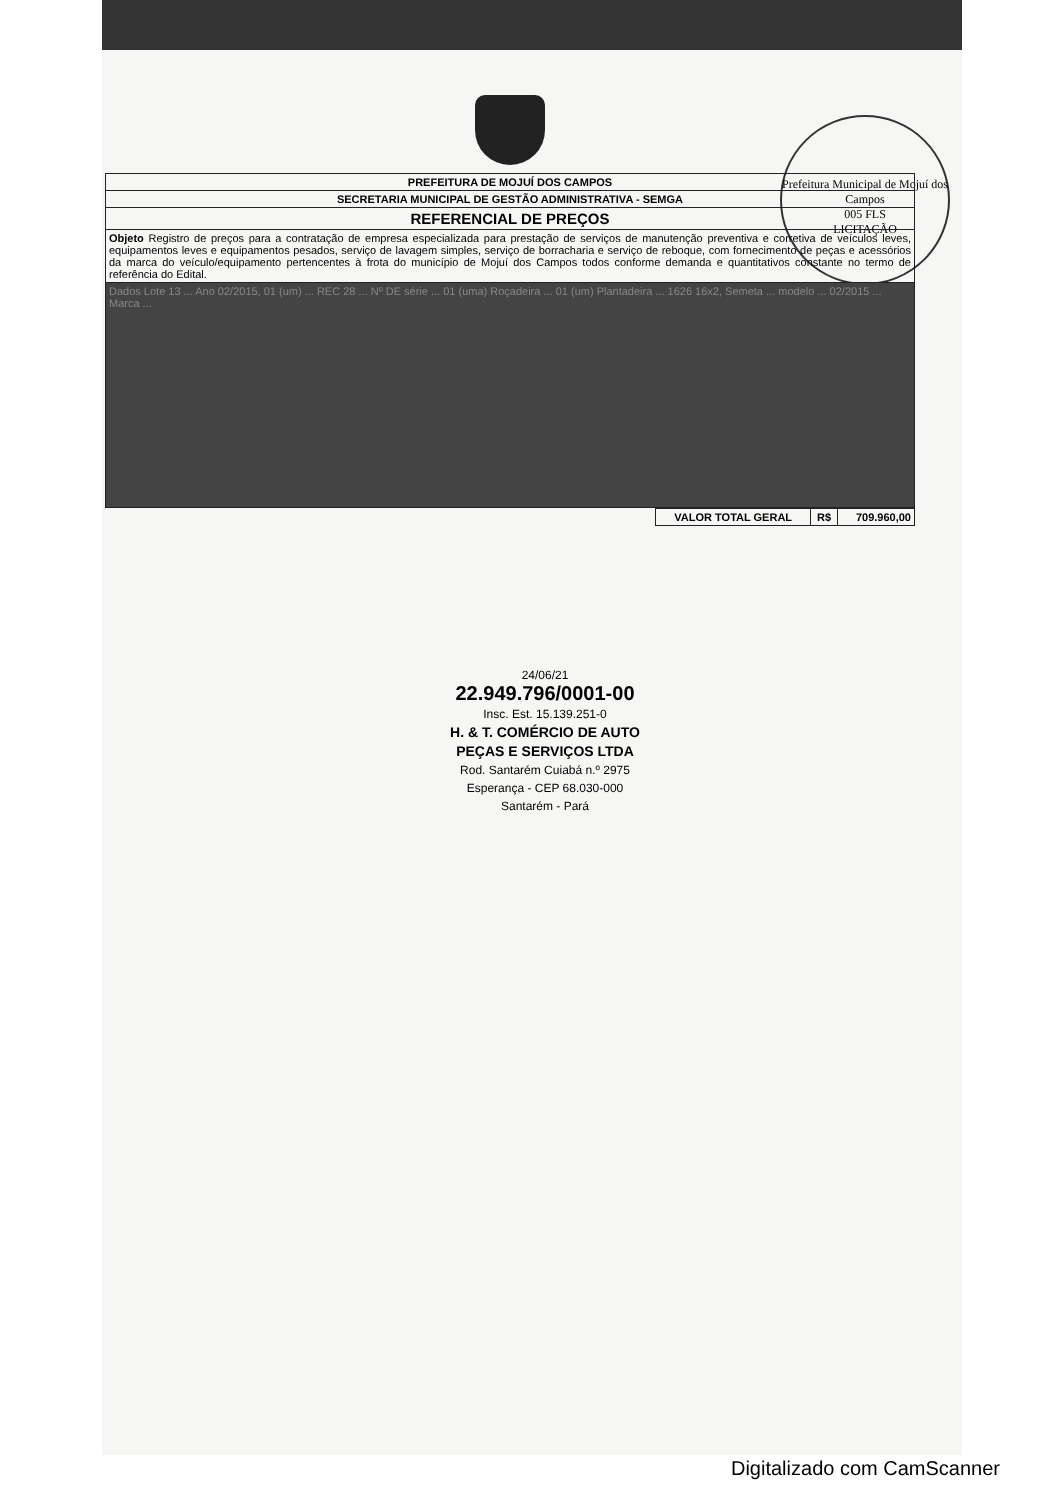Prefeitura Municipal de Mojuí dos Campos
005 FLS
LICITAÇÃO
| PREFEITURA DE MOJUÍ DOS CAMPOS |
| --- |
| SECRETARIA MUNICIPAL DE GESTÃO ADMINISTRATIVA - SEMGA |
| REFERENCIAL DE PREÇOS |
| Objeto Registro de preços para a contratação de empresa especializada para prestação de serviços de manutenção preventiva e corretiva de veículos leves, equipamentos leves e equipamentos pesados, serviço de lavagem simples, serviço de borracharia e serviço de reboque, com fornecimento de peças e acessórios da marca do veículo/equipamento pertencentes à frota do município de Mojuí dos Campos todos conforme demanda e quantitativos constante no termo de referência do Edital. |
| Dados Lote 13 ... Ano 02/2015, 01 (um) ... REC 28 ... Nº DE série ... 01 (uma) Roçadeira ... 01 (um) Plantadeira ... 1626 16x2, Semeta ... modelo ... 02/2015 ... Marca ... |
| VALOR TOTAL GERAL | R$ | 709.960,00 |
| --- | --- | --- |
24/06/21
22.949.796/0001-00
Insc. Est. 15.139.251-0
H. & T. COMÉRCIO DE AUTO PEÇAS E SERVIÇOS LTDA
Rod. Santarém Cuiabá n.º 2975
Esperança - CEP 68.030-000
Santarém - Pará
Digitalizado com CamScanner